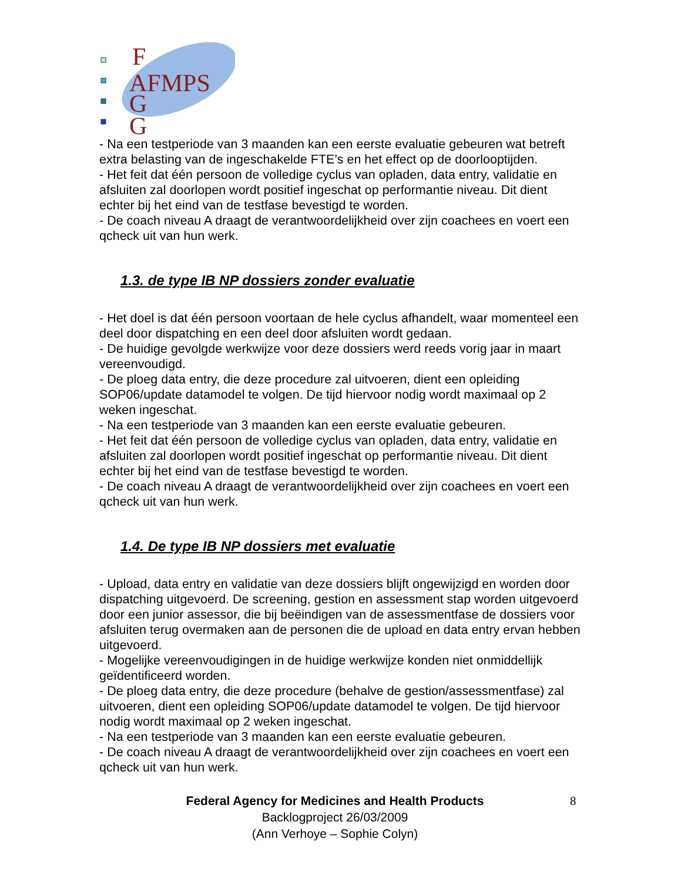F
AFMPS
G
G
- Na een testperiode van 3 maanden kan een eerste evaluatie gebeuren wat betreft extra belasting van de ingeschakelde FTE’s en het effect op de doorlooptijden.
- Het feit dat één persoon de volledige cyclus van opladen, data entry, validatie en afsluiten zal doorlopen wordt positief ingeschat op performantie niveau. Dit dient echter bij het eind van de testfase bevestigd te worden.
- De coach niveau A draagt de verantwoordelijkheid over zijn coachees en voert een qcheck uit van hun werk.
1.3. de type IB NP dossiers zonder evaluatie
- Het doel is dat één persoon voortaan de hele cyclus afhandelt, waar momenteel een deel door dispatching en een deel door afsluiten wordt gedaan.
- De huidige gevolgde werkwijze voor deze dossiers werd reeds vorig jaar in maart vereenvoudigd.
- De ploeg data entry, die deze procedure zal uitvoeren, dient een opleiding SOP06/update datamodel te volgen. De tijd hiervoor nodig wordt maximaal op 2 weken ingeschat.
- Na een testperiode van 3 maanden kan een eerste evaluatie gebeuren.
- Het feit dat één persoon de volledige cyclus van opladen, data entry, validatie en afsluiten zal doorlopen wordt positief ingeschat op performantie niveau. Dit dient echter bij het eind van de testfase bevestigd te worden.
- De coach niveau A draagt de verantwoordelijkheid over zijn coachees en voert een qcheck uit van hun werk.
1.4. De type IB NP dossiers met evaluatie
- Upload, data entry en validatie van deze dossiers blijft ongewijzigd en worden door dispatching uitgevoerd. De screening, gestion en assessment stap worden uitgevoerd door een junior assessor, die bij beëindigen van de assessmentfase de dossiers voor afsluiten terug overmaken aan de personen die de upload en data entry ervan hebben uitgevoerd.
- Mogelijke vereenvoudigingen in de huidige werkwijze konden niet onmiddellijk geïdentificeerd worden.
- De ploeg data entry, die deze procedure (behalve de gestion/assessmentfase) zal uitvoeren, dient een opleiding SOP06/update datamodel te volgen. De tijd hiervoor nodig wordt maximaal op 2 weken ingeschat.
- Na een testperiode van 3 maanden kan een eerste evaluatie gebeuren.
- De coach niveau A draagt de verantwoordelijkheid over zijn coachees en voert een qcheck uit van hun werk.
Federal Agency for Medicines and Health Products
Backlogproject 26/03/2009
(Ann Verhoye – Sophie Colyn)
8